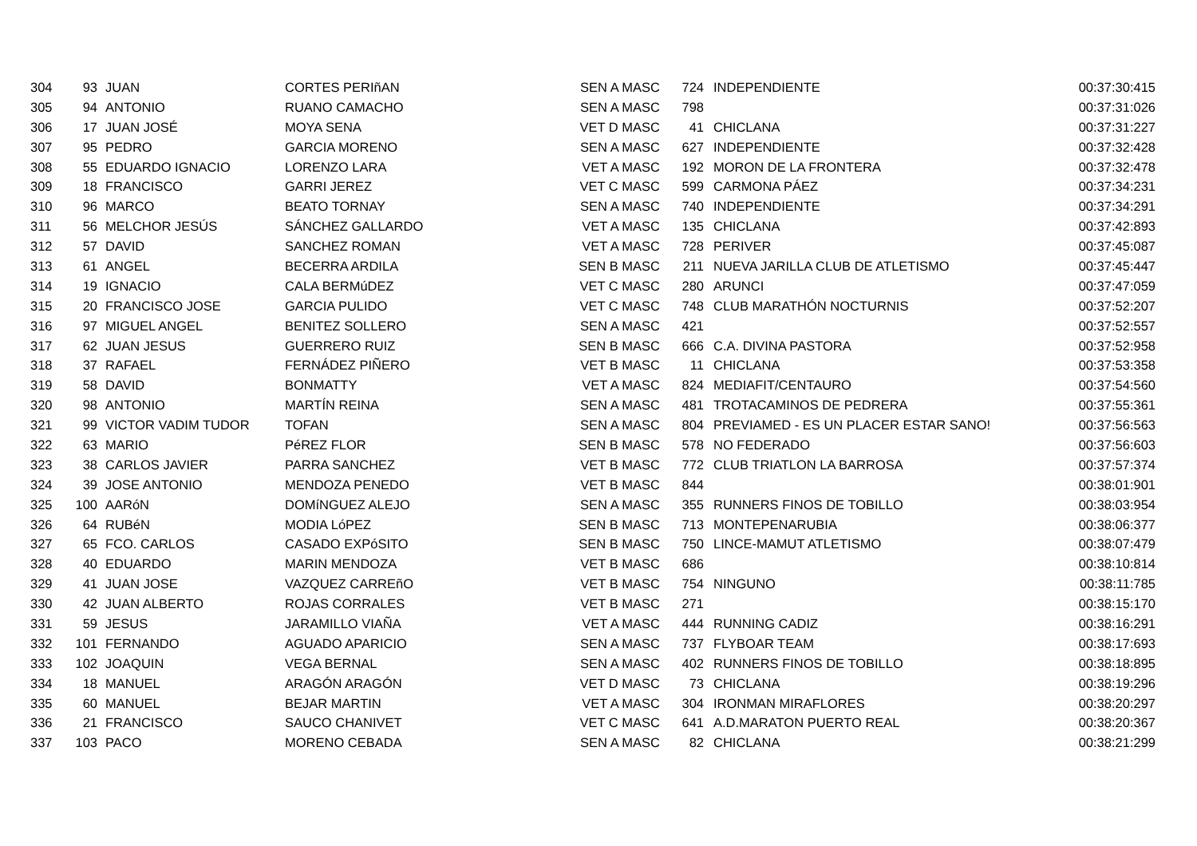| 304 | 93 | JUAN | CORTES PERIñAN | SEN A MASC | 724 | INDEPENDIENTE | 00:37:30:415 |
| 305 | 94 | ANTONIO | RUANO CAMACHO | SEN A MASC | 798 | | 00:37:31:026 |
| 306 | 17 | JUAN JOSÉ | MOYA SENA | VET D MASC | 41 | CHICLANA | 00:37:31:227 |
| 307 | 95 | PEDRO | GARCIA MORENO | SEN A MASC | 627 | INDEPENDIENTE | 00:37:32:428 |
| 308 | 55 | EDUARDO IGNACIO | LORENZO LARA | VET A MASC | 192 | MORON DE LA FRONTERA | 00:37:32:478 |
| 309 | 18 | FRANCISCO | GARRI JEREZ | VET C MASC | 599 | CARMONA PÁEZ | 00:37:34:231 |
| 310 | 96 | MARCO | BEATO TORNAY | SEN A MASC | 740 | INDEPENDIENTE | 00:37:34:291 |
| 311 | 56 | MELCHOR JESÚS | SÁNCHEZ GALLARDO | VET A MASC | 135 | CHICLANA | 00:37:42:893 |
| 312 | 57 | DAVID | SANCHEZ ROMAN | VET A MASC | 728 | PERIVER | 00:37:45:087 |
| 313 | 61 | ANGEL | BECERRA ARDILA | SEN B MASC | 211 | NUEVA JARILLA CLUB DE ATLETISMO | 00:37:45:447 |
| 314 | 19 | IGNACIO | CALA BERMúDEZ | VET C MASC | 280 | ARUNCI | 00:37:47:059 |
| 315 | 20 | FRANCISCO JOSE | GARCIA PULIDO | VET C MASC | 748 | CLUB MARATHÓN NOCTURNIS | 00:37:52:207 |
| 316 | 97 | MIGUEL ANGEL | BENITEZ SOLLERO | SEN A MASC | 421 | | 00:37:52:557 |
| 317 | 62 | JUAN JESUS | GUERRERO RUIZ | SEN B MASC | 666 | C.A. DIVINA PASTORA | 00:37:52:958 |
| 318 | 37 | RAFAEL | FERNÁDEZ PIÑERO | VET B MASC | 11 | CHICLANA | 00:37:53:358 |
| 319 | 58 | DAVID | BONMATTY | VET A MASC | 824 | MEDIAFIT/CENTAURO | 00:37:54:560 |
| 320 | 98 | ANTONIO | MARTÍN REINA | SEN A MASC | 481 | TROTACAMINOS DE PEDRERA | 00:37:55:361 |
| 321 | 99 | VICTOR VADIM TUDOR | TOFAN | SEN A MASC | 804 | PREVIAMED - ES UN PLACER ESTAR SANO! | 00:37:56:563 |
| 322 | 63 | MARIO | PéREZ FLOR | SEN B MASC | 578 | NO FEDERADO | 00:37:56:603 |
| 323 | 38 | CARLOS JAVIER | PARRA SANCHEZ | VET B MASC | 772 | CLUB TRIATLON LA BARROSA | 00:37:57:374 |
| 324 | 39 | JOSE ANTONIO | MENDOZA PENEDO | VET B MASC | 844 | | 00:38:01:901 |
| 325 | 100 | AARóN | DOMíNGUEZ ALEJO | SEN A MASC | 355 | RUNNERS FINOS DE TOBILLO | 00:38:03:954 |
| 326 | 64 | RUBéN | MODIA LóPEZ | SEN B MASC | 713 | MONTEPENARUBIA | 00:38:06:377 |
| 327 | 65 | FCO. CARLOS | CASADO EXPóSITO | SEN B MASC | 750 | LINCE-MAMUT ATLETISMO | 00:38:07:479 |
| 328 | 40 | EDUARDO | MARIN MENDOZA | VET B MASC | 686 | | 00:38:10:814 |
| 329 | 41 | JUAN JOSE | VAZQUEZ CARREñO | VET B MASC | 754 | NINGUNO | 00:38:11:785 |
| 330 | 42 | JUAN ALBERTO | ROJAS CORRALES | VET B MASC | 271 | | 00:38:15:170 |
| 331 | 59 | JESUS | JARAMILLO VIAÑA | VET A MASC | 444 | RUNNING CADIZ | 00:38:16:291 |
| 332 | 101 | FERNANDO | AGUADO APARICIO | SEN A MASC | 737 | FLYBOAR TEAM | 00:38:17:693 |
| 333 | 102 | JOAQUIN | VEGA BERNAL | SEN A MASC | 402 | RUNNERS FINOS DE TOBILLO | 00:38:18:895 |
| 334 | 18 | MANUEL | ARAGÓN ARAGÓN | VET D MASC | 73 | CHICLANA | 00:38:19:296 |
| 335 | 60 | MANUEL | BEJAR MARTIN | VET A MASC | 304 | IRONMAN MIRAFLORES | 00:38:20:297 |
| 336 | 21 | FRANCISCO | SAUCO CHANIVET | VET C MASC | 641 | A.D.MARATON PUERTO REAL | 00:38:20:367 |
| 337 | 103 | PACO | MORENO CEBADA | SEN A MASC | 82 | CHICLANA | 00:38:21:299 |